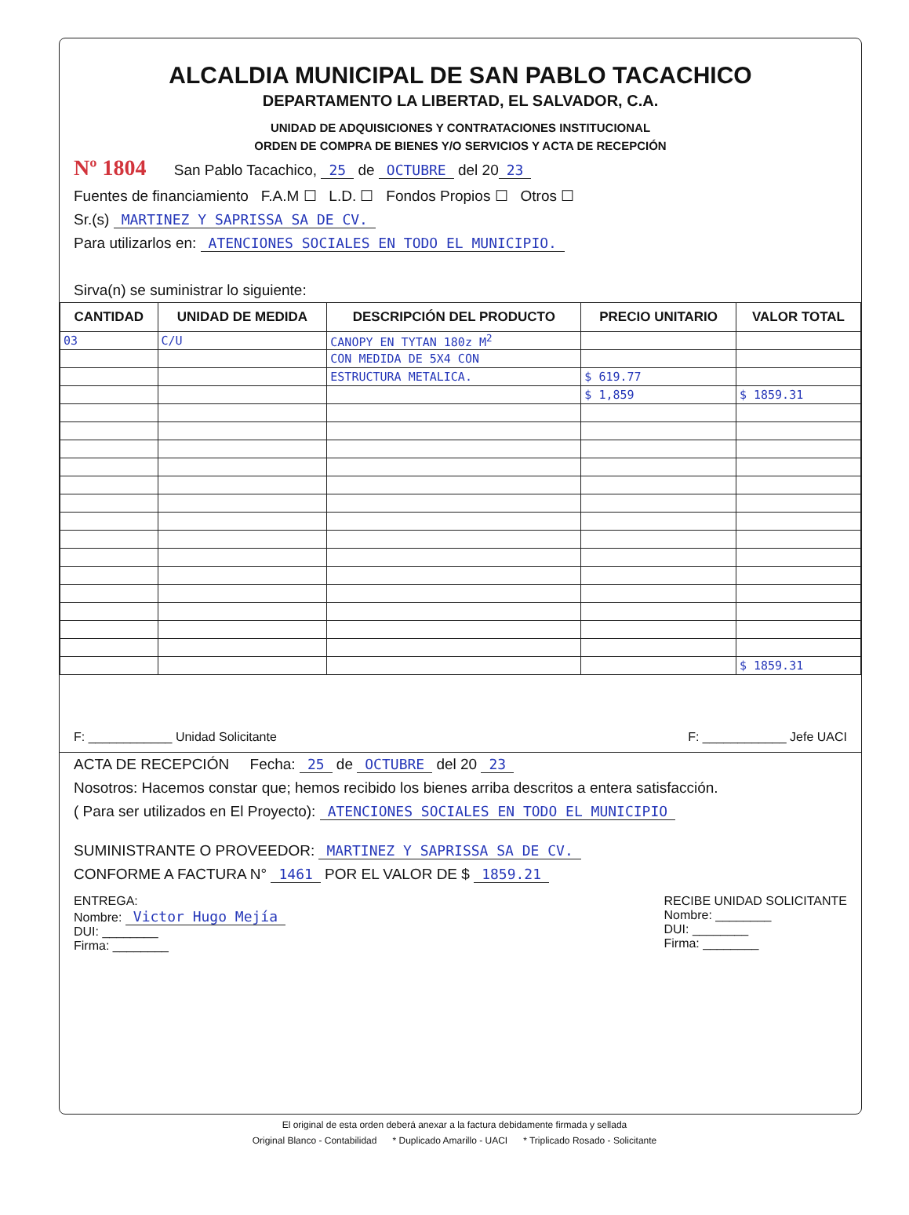ALCALDIA MUNICIPAL DE SAN PABLO TACACHICO
DEPARTAMENTO LA LIBERTAD, EL SALVADOR, C.A.
UNIDAD DE ADQUISICIONES Y CONTRATACIONES INSTITUCIONAL
ORDEN DE COMPRA DE BIENES Y/O SERVICIOS Y ACTA DE RECEPCIÓN
Nº 1804 San Pablo Tacachico, 25 de OCTUBRE del 20 23
Fuentes de financiamiento F.A.M ☐ L.D. ☐ Fondos Propios ☐ Otros ☐
Sr.(s) MARTINEZ Y SAPRISSA SA DE CV.
Para utilizarlos en: ATENCIONES SOCIALES EN TODO EL MUNICIPIO.
Sirva(n) se suministrar lo siguiente:
| CANTIDAD | UNIDAD DE MEDIDA | DESCRIPCIÓN DEL PRODUCTO | PRECIO UNITARIO | VALOR TOTAL |
| --- | --- | --- | --- | --- |
| 03 | C/U | CANOPY EN TYTAN 180z M<sup>2</sup> | | |
| | | CON MEDIDA DE 5X4 CON | | |
| | | ESTRUCTURA METALICA. | $ 619.77 | |
| | | | $ 1,859 | $ 1859.31 |
| | | | | $ 1859.31 |
F: ____________ Unidad Solicitante F: ____________ Jefe UACI
ACTA DE RECEPCIÓN Fecha: 25 de OCTUBRE del 20 23
Nosotros: Hacemos constar que; hemos recibido los bienes arriba descritos a entera satisfacción.
( Para ser utilizados en El Proyecto): ATENCIONES SOCIALES EN TODO EL MUNICIPIO
SUMINISTRANTE O PROVEEDOR: MARTINEZ Y SAPRISSA SA DE CV.
CONFORME A FACTURA N° 1461 POR EL VALOR DE $ 1859.21
ENTREGA:
Nombre: Victor Hugo Mejía
DUI: ________
Firma: ________
RECIBE UNIDAD SOLICITANTE
Nombre: ________
DUI: ________
Firma: ________
El original de esta orden deberá anexar a la factura debidamente firmada y sellada
Original Blanco - Contabilidad * Duplicado Amarillo - UACI * Triplicado Rosado - Solicitante